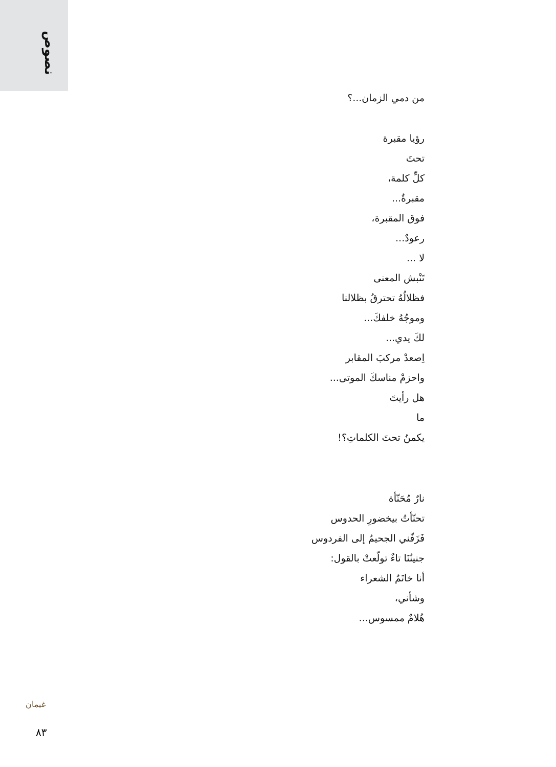نصوص
من دمي الزمان...؟
رؤيا مقبرة
تحتَ
كلِّ كلمة،
مقبرةٌ...
فوق المقبرة،
رعودٌ...
لا ...
تَنْبش المعنى
فظلالُهُ تحترقُ بظلالنا
وموجُهُ خلفكَ...
لكَ يدي...
اِصعدْ مركبَ المقابر
واحزمْ مناسكَ الموتى...
هل رأيتَ
ما
يكمنُ تحتَ الكلماتِ؟!
نارٌ مُحَنّأة
تحنّأتُ بيخضورِ الحدوس
فَزَفّني الجحيمُ إلى الفردوس
جنينُنَا تاءٌ تولّعتْ بالقول:
أنا خاتَمُ الشعراء
وشأني،
هُلامٌ ممسوس...
غيمان
٨٣